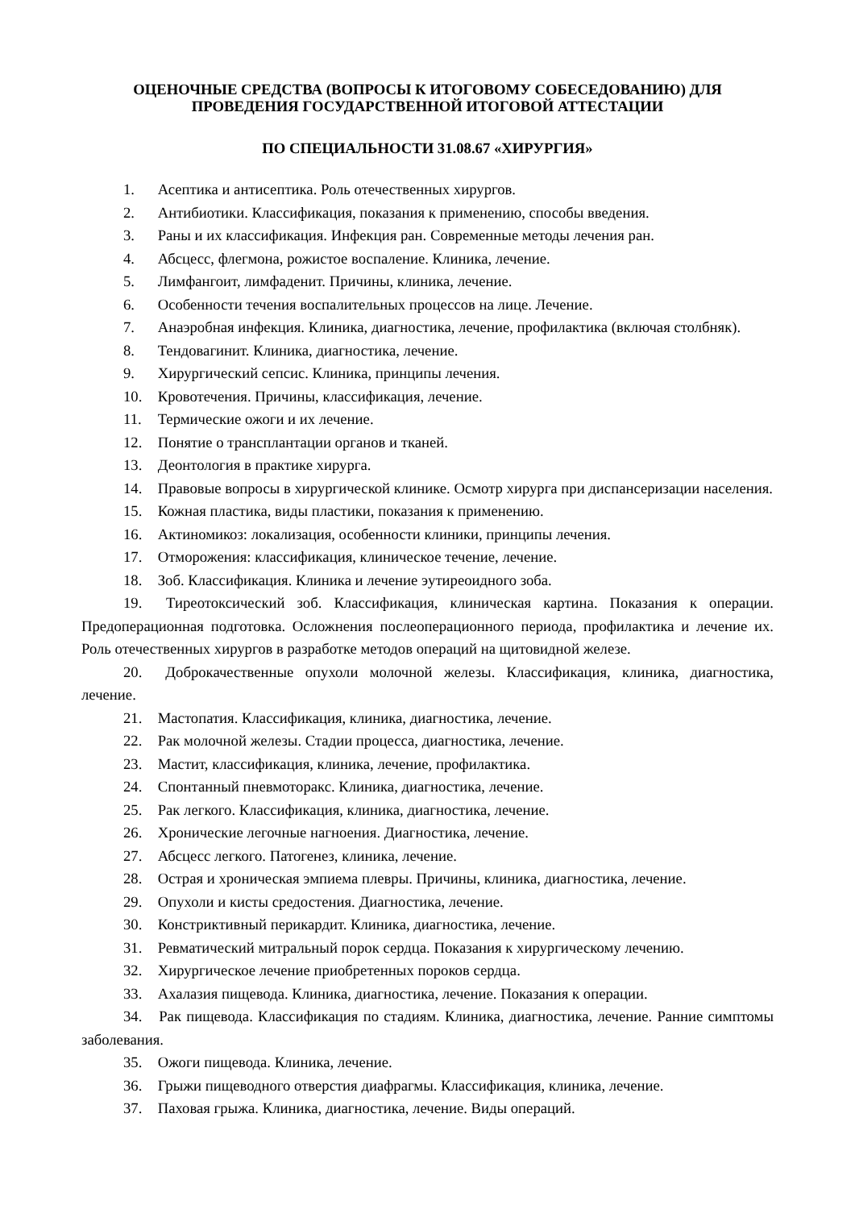ОЦЕНОЧНЫЕ СРЕДСТВА (ВОПРОСЫ К ИТОГОВОМУ СОБЕСЕДОВАНИЮ) ДЛЯ ПРОВЕДЕНИЯ ГОСУДАРСТВЕННОЙ ИТОГОВОЙ АТТЕСТАЦИИ
ПО СПЕЦИАЛЬНОСТИ 31.08.67 «ХИРУРГИЯ»
1. Асептика и антисептика. Роль отечественных хирургов.
2. Антибиотики. Классификация, показания к применению, способы введения.
3. Раны и их классификация. Инфекция ран. Современные методы лечения ран.
4. Абсцесс, флегмона, рожистое воспаление. Клиника, лечение.
5. Лимфангоит, лимфаденит. Причины, клиника, лечение.
6. Особенности течения воспалительных процессов на лице. Лечение.
7. Анаэробная инфекция. Клиника, диагностика, лечение, профилактика (включая столбняк).
8. Тендовагинит. Клиника, диагностика, лечение.
9. Хирургический сепсис. Клиника, принципы лечения.
10. Кровотечения. Причины, классификация, лечение.
11. Термические ожоги и их лечение.
12. Понятие о трансплантации органов и тканей.
13. Деонтология в практике хирурга.
14. Правовые вопросы в хирургической клинике. Осмотр хирурга при диспансеризации населения.
15. Кожная пластика, виды пластики, показания к применению.
16. Актиномикоз: локализация, особенности клиники, принципы лечения.
17. Отморожения: классификация, клиническое течение, лечение.
18. Зоб. Классификация. Клиника и лечение эутиреоидного зоба.
19. Тиреотоксический зоб. Классификация, клиническая картина. Показания к операции. Предоперационная подготовка. Осложнения послеоперационного периода, профилактика и лечение их. Роль отечественных хирургов в разработке методов операций на щитовидной железе.
20. Доброкачественные опухоли молочной железы. Классификация, клиника, диагностика, лечение.
21. Мастопатия. Классификация, клиника, диагностика, лечение.
22. Рак молочной железы. Стадии процесса, диагностика, лечение.
23. Мастит, классификация, клиника, лечение, профилактика.
24. Спонтанный пневмоторакс. Клиника, диагностика, лечение.
25. Рак легкого. Классификация, клиника, диагностика, лечение.
26. Хронические легочные нагноения. Диагностика, лечение.
27. Абсцесс легкого. Патогенез, клиника, лечение.
28. Острая и хроническая эмпиема плевры. Причины, клиника, диагностика, лечение.
29. Опухоли и кисты средостения. Диагностика, лечение.
30. Констриктивный перикардит. Клиника, диагностика, лечение.
31. Ревматический митральный порок сердца. Показания к хирургическому лечению.
32. Хирургическое лечение приобретенных пороков сердца.
33. Ахалазия пищевода. Клиника, диагностика, лечение. Показания к операции.
34. Рак пищевода. Классификация по стадиям. Клиника, диагностика, лечение. Ранние симптомы заболевания.
35. Ожоги пищевода. Клиника, лечение.
36. Грыжи пищеводного отверстия диафрагмы. Классификация, клиника, лечение.
37. Паховая грыжа. Клиника, диагностика, лечение. Виды операций.